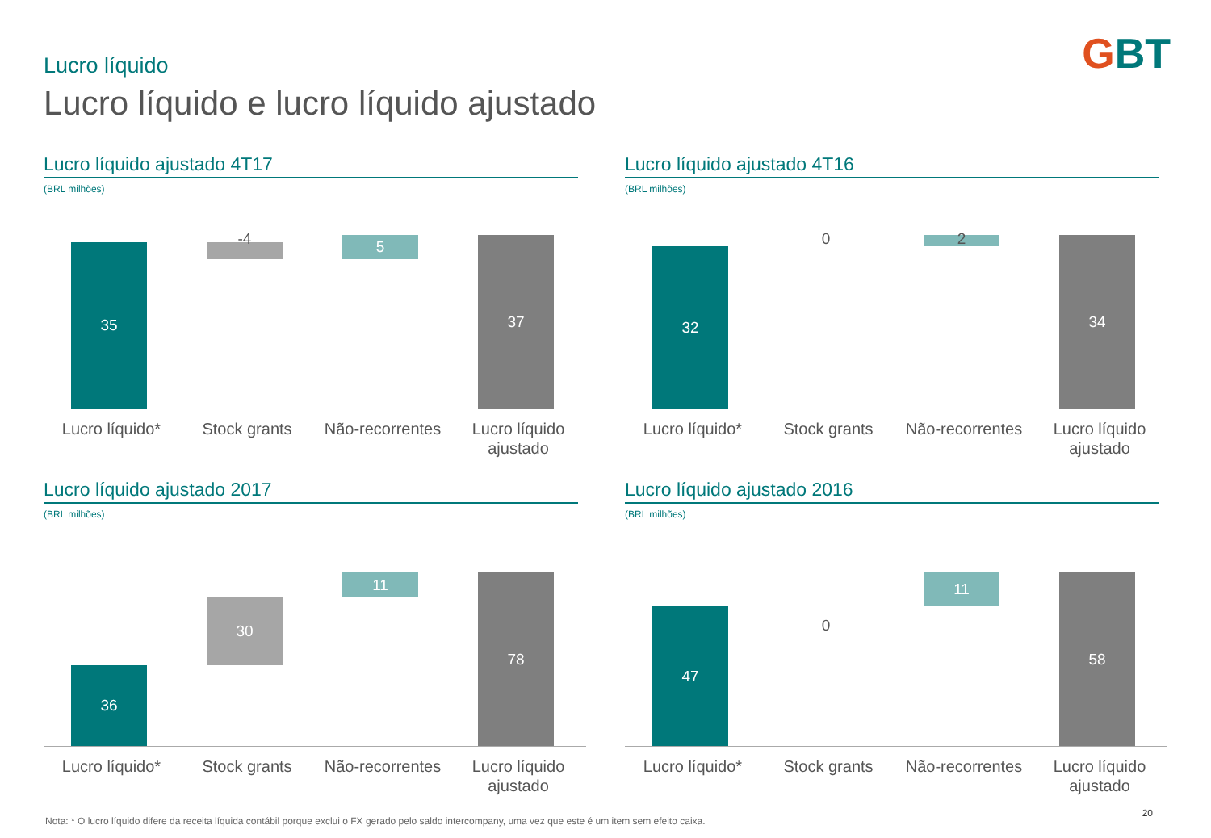GBT Lucro líquido
Lucro líquido e lucro líquido ajustado
Lucro líquido ajustado 4T17
(BRL milhões)
35
-4
5
37
Lucro líquido* Stock grants Não-recorrentes
Lucro líquido ajustado
Lucro líquido ajustado 4T16
(BRL milhões)
32
0 2
34
Lucro líquido* Stock grants Não-recorrentes
Lucro líquido ajustado
Lucro líquido ajustado 2017
(BRL milhões)
36
30
11
78
Lucro líquido* Stock grants Não-recorrentes
Lucro líquido ajustado
Lucro líquido ajustado 2016
(BRL milhões)
47
0
11
58
Lucro líquido* Stock grants Não-recorrentes
Lucro líquido ajustado
Nota: * O lucro líquido difere da receita líquida contábil porque exclui o FX gerado pelo saldo intercompany, uma vez que este é um item sem efeito caixa.
20